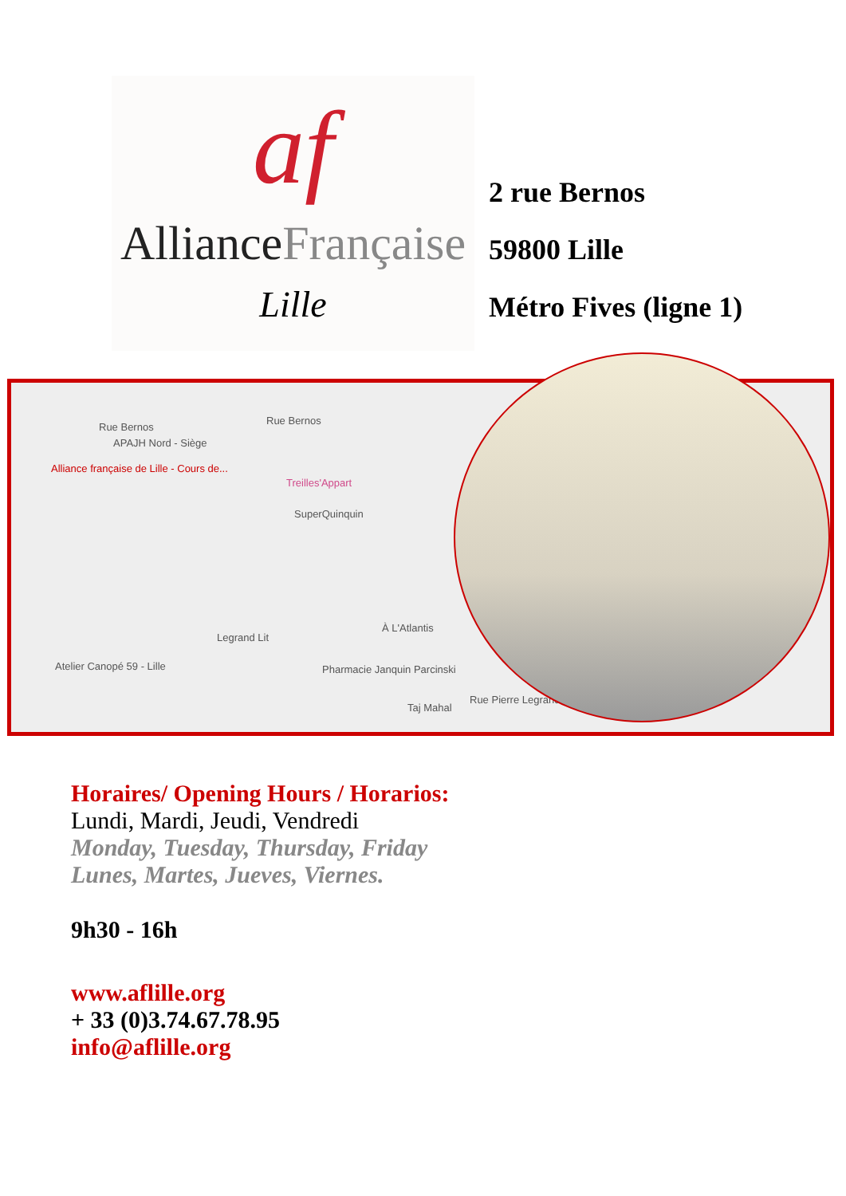af
AllianceFrançaise
Lille
2 rue Bernos
59800 Lille
Métro Fives (ligne 1)
Rue Bernos
Rue Bernos
APAJH Nord - Siège
Alliance française de Lille - Cours de...
Treilles'Appart
SuperQuinquin
Legrand Lit
Atelier Canopé 59 - Lille Pharmacie Janquin Parcinski
À L'Atlantis
Taj Mahal
Rue Pierre Legrand
Horaires/ Opening Hours / Horarios:
Lundi, Mardi, Jeudi, Vendredi
Monday, Tuesday, Thursday, Friday
Lunes, Martes, Jueves, Viernes.
9h30 - 16h
www.aflille.org
+ 33 (0)3.74.67.78.95
info@aflille.org